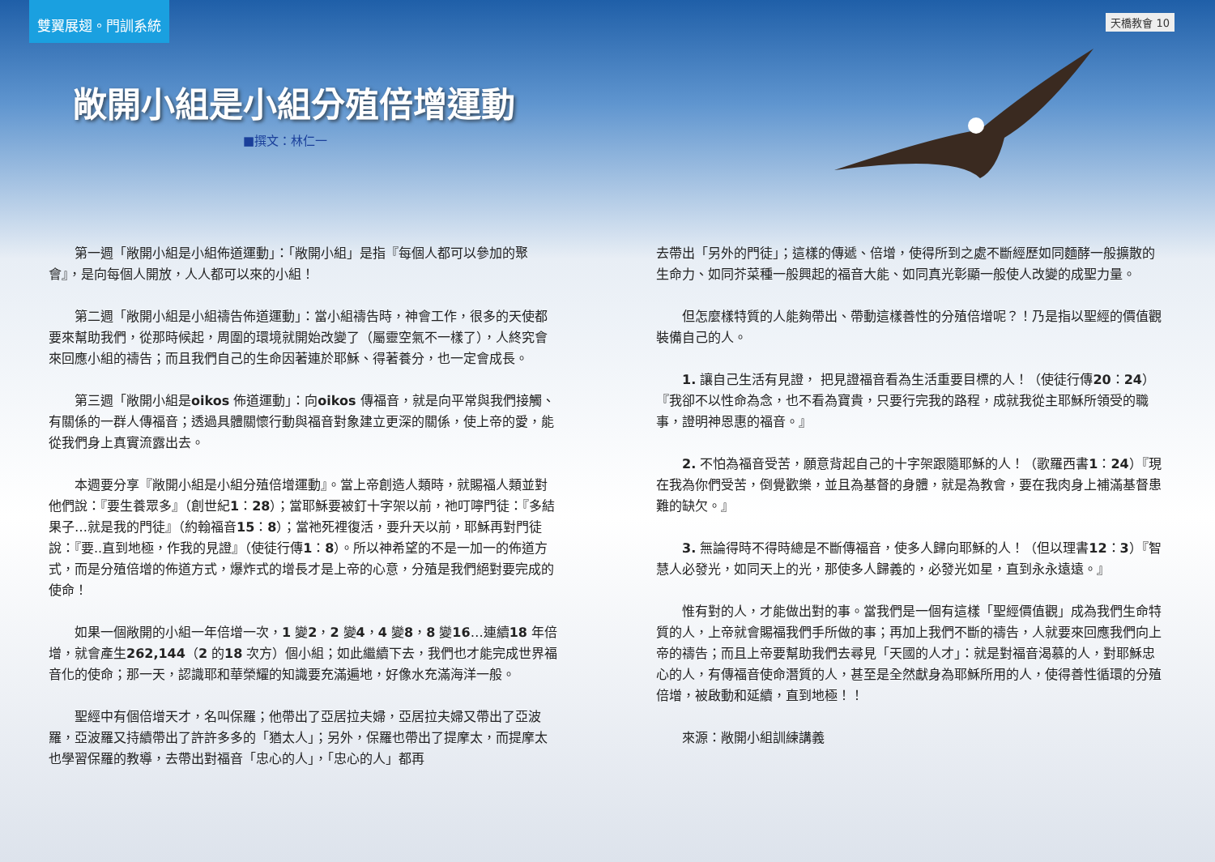雙翼展翅。門訓系統
天橋教會 10
敞開小組是小組分殖倍增運動
■撰文：林仁一
第一週「敞開小組是小組佈道運動」：「敞開小組」是指『每個人都可以參加的聚會』，是向每個人開放，人人都可以來的小組！
第二週「敞開小組是小組禱告佈道運動」：當小組禱告時，神會工作，很多的天使都要來幫助我們，從那時候起，周圍的環境就開始改變了（屬靈空氣不一樣了），人終究會來回應小組的禱告；而且我們自己的生命因著連於耶穌、得著養分，也一定會成長。
第三週「敞開小組是oikos 佈道運動」：向oikos 傳福音，就是向平常與我們接觸、有關係的一群人傳福音；透過具體關懷行動與福音對象建立更深的關係，使上帝的愛，能從我們身上真實流露出去。
本週要分享『敞開小組是小組分殖倍增運動』。當上帝創造人類時，就賜福人類並對他們說：『要生養眾多』（創世紀1：28）；當耶穌要被釘十字架以前，祂叮嚀門徒：『多結果子…就是我的門徒』（約翰福音15：8）；當祂死裡復活，要升天以前，耶穌再對門徒說：『要..直到地極，作我的見證』（使徒行傳1：8）。所以神希望的不是一加一的佈道方式，而是分殖倍增的佈道方式，爆炸式的增長才是上帝的心意，分殖是我們絕對要完成的使命！
如果一個敞開的小組一年倍增一次，1 變2，2 變4，4 變8，8 變16…連續18 年倍增，就會產生262,144（2 的18 次方）個小組；如此繼續下去，我們也才能完成世界福音化的使命；那一天，認識耶和華榮耀的知識要充滿遍地，好像水充滿海洋一般。
聖經中有個倍增天才，名叫保羅；他帶出了亞居拉夫婦，亞居拉夫婦又帶出了亞波羅，亞波羅又持續帶出了許許多多的「猶太人」；另外，保羅也帶出了提摩太，而提摩太也學習保羅的教導，去帶出對福音「忠心的人」，「忠心的人」都再
去帶出「另外的門徒」；這樣的傳遞、倍增，使得所到之處不斷經歷如同麵酵一般擴散的生命力、如同芥菜種一般興起的福音大能、如同真光彰顯一般使人改變的成聖力量。
但怎麼樣特質的人能夠帶出、帶動這樣善性的分殖倍增呢？！乃是指以聖經的價值觀裝備自己的人。
1. 讓自己生活有見證， 把見證福音看為生活重要目標的人！（使徒行傳20：24）『我卻不以性命為念，也不看為寶貴，只要行完我的路程，成就我從主耶穌所領受的職事，證明神恩惠的福音。』
2. 不怕為福音受苦，願意背起自己的十字架跟隨耶穌的人！（歌羅西書1：24）『現在我為你們受苦，倒覺歡樂，並且為基督的身體，就是為教會，要在我肉身上補滿基督患難的缺欠。』
3. 無論得時不得時總是不斷傳福音，使多人歸向耶穌的人！（但以理書12：3）『智慧人必發光，如同天上的光，那使多人歸義的，必發光如星，直到永永遠遠。』
惟有對的人，才能做出對的事。當我們是一個有這樣「聖經價值觀」成為我們生命特質的人，上帝就會賜福我們手所做的事；再加上我們不斷的禱告，人就要來回應我們向上帝的禱告；而且上帝要幫助我們去尋見「天國的人才」：就是對福音渴慕的人，對耶穌忠心的人，有傳福音使命潛質的人，甚至是全然獻身為耶穌所用的人，使得善性循環的分殖倍增，被啟動和延續，直到地極！！
來源：敞開小組訓練講義